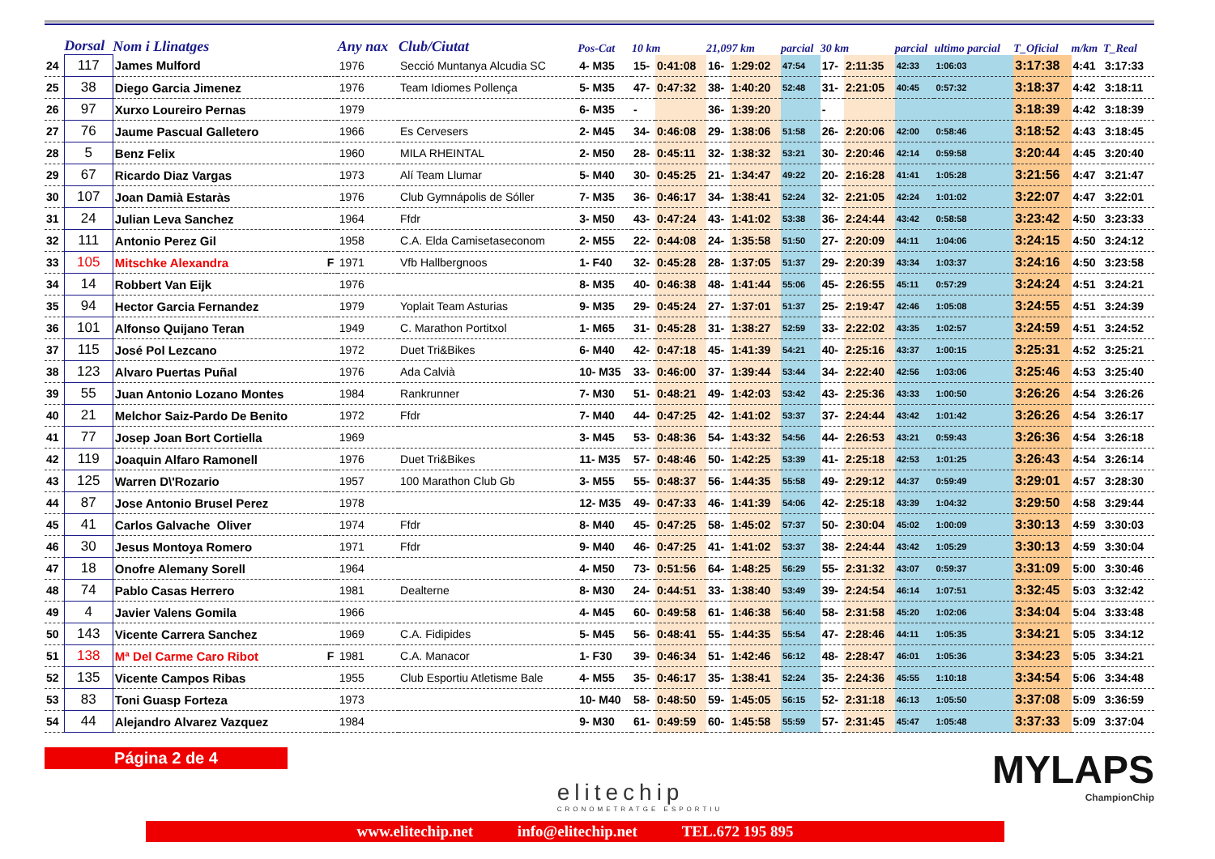| | Dorsal | Nom i Llinatges | | Any nax | Club/Ciutat | Pos-Cat | 10 km | | 21,097 km | | parcial | 30 km | | parcial | ultimo parcial | T_Oficial | m/km | T_Real |
| --- | --- | --- | --- | --- | --- | --- | --- | --- | --- | --- | --- | --- | --- | --- | --- | --- | --- | --- |
| 24 | 117 | James Mulford | | 1976 | Secció Muntanya Alcudia SC | 4- M35 | 15- | 0:41:08 | 16- | 1:29:02 | 47:54 | 17- | 2:11:35 | 42:33 | 1:06:03 | 3:17:38 | 4:41 | 3:17:33 |
| 25 | 38 | Diego Garcia Jimenez | | 1976 | Team Idiomes Pollença | 5- M35 | 47- | 0:47:32 | 38- | 1:40:20 | 52:48 | 31- | 2:21:05 | 40:45 | 0:57:32 | 3:18:37 | 4:42 | 3:18:11 |
| 26 | 97 | Xurxo Loureiro Pernas | | 1979 | | 6- M35 | - | | 36- | 1:39:20 | | - | | | | 3:18:39 | 4:42 | 3:18:39 |
| 27 | 76 | Jaume Pascual Galletero | | 1966 | Es Cervesers | 2- M45 | 34- | 0:46:08 | 29- | 1:38:06 | 51:58 | 26- | 2:20:06 | 42:00 | 0:58:46 | 3:18:52 | 4:43 | 3:18:45 |
| 28 | 5 | Benz Felix | | 1960 | MILA RHEINTAL | 2- M50 | 28- | 0:45:11 | 32- | 1:38:32 | 53:21 | 30- | 2:20:46 | 42:14 | 0:59:58 | 3:20:44 | 4:45 | 3:20:40 |
| 29 | 67 | Ricardo Diaz Vargas | | 1973 | Alí Team Llumar | 5- M40 | 30- | 0:45:25 | 21- | 1:34:47 | 49:22 | 20- | 2:16:28 | 41:41 | 1:05:28 | 3:21:56 | 4:47 | 3:21:47 |
| 30 | 107 | Joan Damià Estaràs | | 1976 | Club Gymnápolis de Sóller | 7- M35 | 36- | 0:46:17 | 34- | 1:38:41 | 52:24 | 32- | 2:21:05 | 42:24 | 1:01:02 | 3:22:07 | 4:47 | 3:22:01 |
| 31 | 24 | Julian Leva Sanchez | | 1964 | Ffdr | 3- M50 | 43- | 0:47:24 | 43- | 1:41:02 | 53:38 | 36- | 2:24:44 | 43:42 | 0:58:58 | 3:23:42 | 4:50 | 3:23:33 |
| 32 | 111 | Antonio Perez Gil | | 1958 | C.A. Elda Camisetaseconom | 2- M55 | 22- | 0:44:08 | 24- | 1:35:58 | 51:50 | 27- | 2:20:09 | 44:11 | 1:04:06 | 3:24:15 | 4:50 | 3:24:12 |
| 33 | 105 | Mitschke Alexandra | F | 1971 | Vfb Hallbergnoos | 1- F40 | 32- | 0:45:28 | 28- | 1:37:05 | 51:37 | 29- | 2:20:39 | 43:34 | 1:03:37 | 3:24:16 | 4:50 | 3:23:58 |
| 34 | 14 | Robbert Van Eijk | | 1976 | | 8- M35 | 40- | 0:46:38 | 48- | 1:41:44 | 55:06 | 45- | 2:26:55 | 45:11 | 0:57:29 | 3:24:24 | 4:51 | 3:24:21 |
| 35 | 94 | Hector Garcia Fernandez | | 1979 | Yoplait Team Asturias | 9- M35 | 29- | 0:45:24 | 27- | 1:37:01 | 51:37 | 25- | 2:19:47 | 42:46 | 1:05:08 | 3:24:55 | 4:51 | 3:24:39 |
| 36 | 101 | Alfonso Quijano Teran | | 1949 | C. Marathon Portitxol | 1- M65 | 31- | 0:45:28 | 31- | 1:38:27 | 52:59 | 33- | 2:22:02 | 43:35 | 1:02:57 | 3:24:59 | 4:51 | 3:24:52 |
| 37 | 115 | José Pol Lezcano | | 1972 | Duet Tri&Bikes | 6- M40 | 42- | 0:47:18 | 45- | 1:41:39 | 54:21 | 40- | 2:25:16 | 43:37 | 1:00:15 | 3:25:31 | 4:52 | 3:25:21 |
| 38 | 123 | Alvaro Puertas Puñal | | 1976 | Ada Calvià | 10- M35 | 33- | 0:46:00 | 37- | 1:39:44 | 53:44 | 34- | 2:22:40 | 42:56 | 1:03:06 | 3:25:46 | 4:53 | 3:25:40 |
| 39 | 55 | Juan Antonio Lozano Montes | | 1984 | Rankrunner | 7- M30 | 51- | 0:48:21 | 49- | 1:42:03 | 53:42 | 43- | 2:25:36 | 43:33 | 1:00:50 | 3:26:26 | 4:54 | 3:26:26 |
| 40 | 21 | Melchor Saiz-Pardo De Benito | | 1972 | Ffdr | 7- M40 | 44- | 0:47:25 | 42- | 1:41:02 | 53:37 | 37- | 2:24:44 | 43:42 | 1:01:42 | 3:26:26 | 4:54 | 3:26:17 |
| 41 | 77 | Josep Joan Bort Cortiella | | 1969 | | 3- M45 | 53- | 0:48:36 | 54- | 1:43:32 | 54:56 | 44- | 2:26:53 | 43:21 | 0:59:43 | 3:26:36 | 4:54 | 3:26:18 |
| 42 | 119 | Joaquin Alfaro Ramonell | | 1976 | Duet Tri&Bikes | 11- M35 | 57- | 0:48:46 | 50- | 1:42:25 | 53:39 | 41- | 2:25:18 | 42:53 | 1:01:25 | 3:26:43 | 4:54 | 3:26:14 |
| 43 | 125 | Warren D\'Rozario | | 1957 | 100 Marathon Club Gb | 3- M55 | 55- | 0:48:37 | 56- | 1:44:35 | 55:58 | 49- | 2:29:12 | 44:37 | 0:59:49 | 3:29:01 | 4:57 | 3:28:30 |
| 44 | 87 | Jose Antonio Brusel Perez | | 1978 | | 12- M35 | 49- | 0:47:33 | 46- | 1:41:39 | 54:06 | 42- | 2:25:18 | 43:39 | 1:04:32 | 3:29:50 | 4:58 | 3:29:44 |
| 45 | 41 | Carlos Galvache Oliver | | 1974 | Ffdr | 8- M40 | 45- | 0:47:25 | 58- | 1:45:02 | 57:37 | 50- | 2:30:04 | 45:02 | 1:00:09 | 3:30:13 | 4:59 | 3:30:03 |
| 46 | 30 | Jesus Montoya Romero | | 1971 | Ffdr | 9- M40 | 46- | 0:47:25 | 41- | 1:41:02 | 53:37 | 38- | 2:24:44 | 43:42 | 1:05:29 | 3:30:13 | 4:59 | 3:30:04 |
| 47 | 18 | Onofre Alemany Sorell | | 1964 | | 4- M50 | 73- | 0:51:56 | 64- | 1:48:25 | 56:29 | 55- | 2:31:32 | 43:07 | 0:59:37 | 3:31:09 | 5:00 | 3:30:46 |
| 48 | 74 | Pablo Casas Herrero | | 1981 | Dealterne | 8- M30 | 24- | 0:44:51 | 33- | 1:38:40 | 53:49 | 39- | 2:24:54 | 46:14 | 1:07:51 | 3:32:45 | 5:03 | 3:32:42 |
| 49 | 4 | Javier Valens Gomila | | 1966 | | 4- M45 | 60- | 0:49:58 | 61- | 1:46:38 | 56:40 | 58- | 2:31:58 | 45:20 | 1:02:06 | 3:34:04 | 5:04 | 3:33:48 |
| 50 | 143 | Vicente Carrera Sanchez | | 1969 | C.A. Fidipides | 5- M45 | 56- | 0:48:41 | 55- | 1:44:35 | 55:54 | 47- | 2:28:46 | 44:11 | 1:05:35 | 3:34:21 | 5:05 | 3:34:12 |
| 51 | 138 | Mª Del Carme Caro Ribot | F | 1981 | C.A. Manacor | 1- F30 | 39- | 0:46:34 | 51- | 1:42:46 | 56:12 | 48- | 2:28:47 | 46:01 | 1:05:36 | 3:34:23 | 5:05 | 3:34:21 |
| 52 | 135 | Vicente Campos Ribas | | 1955 | Club Esportiu Atletisme Bale | 4- M55 | 35- | 0:46:17 | 35- | 1:38:41 | 52:24 | 35- | 2:24:36 | 45:55 | 1:10:18 | 3:34:54 | 5:06 | 3:34:48 |
| 53 | 83 | Toni Guasp Forteza | | 1973 | | 10- M40 | 58- | 0:48:50 | 59- | 1:45:05 | 56:15 | 52- | 2:31:18 | 46:13 | 1:05:50 | 3:37:08 | 5:09 | 3:36:59 |
| 54 | 44 | Alejandro Alvarez Vazquez | | 1984 | | 9- M30 | 61- | 0:49:59 | 60- | 1:45:58 | 55:59 | 57- | 2:31:45 | 45:47 | 1:05:48 | 3:37:33 | 5:09 | 3:37:04 |
Página 2 de 4
elitechip
CRONOMETRATGE ESPORTIU
MYLAPS
ChampionChip
www.elitechip.net info@elitechip.net TEL.672 195 895